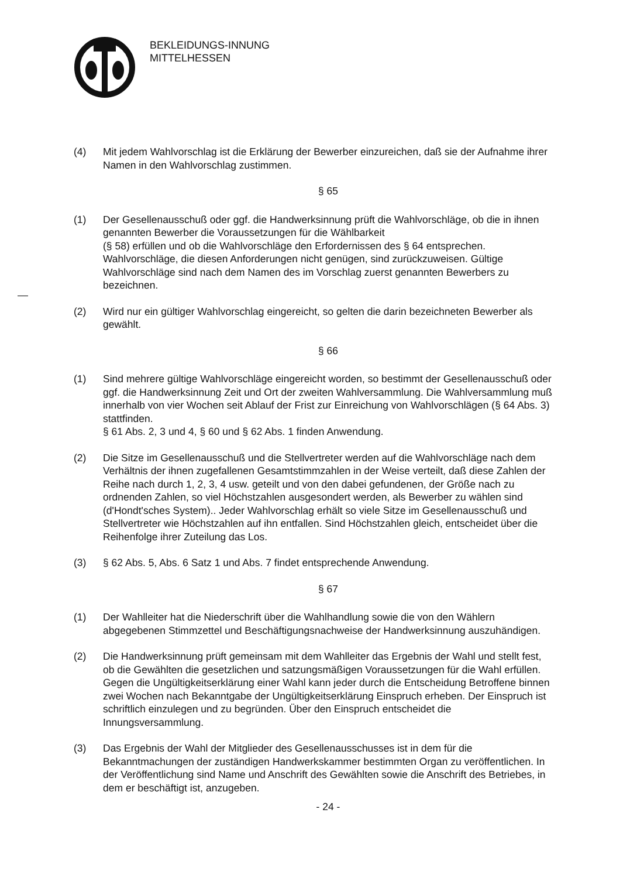BEKLEIDUNGS-INNUNG
MITTELHESSEN
(4) Mit jedem Wahlvorschlag ist die Erklärung der Bewerber einzureichen, daß sie der Aufnahme ihrer Namen in den Wahlvorschlag zustimmen.
§ 65
(1) Der Gesellenausschuß oder ggf. die Handwerksinnung prüft die Wahlvorschläge, ob die in ihnen genannten Bewerber die Voraussetzungen für die Wählbarkeit
(§ 58) erfüllen und ob die Wahlvorschläge den Erfordernissen des § 64 entsprechen. Wahlvorschläge, die diesen Anforderungen nicht genügen, sind zurückzuweisen. Gültige Wahlvorschläge sind nach dem Namen des im Vorschlag zuerst genannten Bewerbers zu bezeichnen.
(2) Wird nur ein gültiger Wahlvorschlag eingereicht, so gelten die darin bezeichneten Bewerber als gewählt.
§ 66
(1) Sind mehrere gültige Wahlvorschläge eingereicht worden, so bestimmt der Gesellenausschuß oder ggf. die Handwerksinnung Zeit und Ort der zweiten Wahlversammlung. Die Wahlversammlung muß innerhalb von vier Wochen seit Ablauf der Frist zur Einreichung von Wahlvorschlägen (§ 64 Abs. 3) stattfinden.
§ 61 Abs. 2, 3 und 4, § 60 und § 62 Abs. 1 finden Anwendung.
(2) Die Sitze im Gesellenausschuß und die Stellvertreter werden auf die Wahlvorschläge nach dem Verhältnis der ihnen zugefallenen Gesamtstimmzahlen in der Weise verteilt, daß diese Zahlen der Reihe nach durch 1, 2, 3, 4 usw. geteilt und von den dabei gefundenen, der Größe nach zu ordnenden Zahlen, so viel Höchstzahlen ausgesondert werden, als Bewerber zu wählen sind (d'Hondt'sches System).. Jeder Wahlvorschlag erhält so viele Sitze im Gesellenausschuß und Stellvertreter wie Höchstzahlen auf ihn entfallen. Sind Höchstzahlen gleich, entscheidet über die Reihenfolge ihrer Zuteilung das Los.
(3) § 62 Abs. 5, Abs. 6 Satz 1 und Abs. 7 findet entsprechende Anwendung.
§ 67
(1) Der Wahlleiter hat die Niederschrift über die Wahlhandlung sowie die von den Wählern abgegebenen Stimmzettel und Beschäftigungsnachweise der Handwerksinnung auszuhändigen.
(2) Die Handwerksinnung prüft gemeinsam mit dem Wahlleiter das Ergebnis der Wahl und stellt fest, ob die Gewählten die gesetzlichen und satzungsmäßigen Voraussetzungen für die Wahl erfüllen. Gegen die Ungültigkeitserklärung einer Wahl kann jeder durch die Entscheidung Betroffene binnen zwei Wochen nach Bekanntgabe der Ungültigkeitserklärung Einspruch erheben. Der Einspruch ist schriftlich einzulegen und zu begründen. Über den Einspruch entscheidet die Innungsversammlung.
(3) Das Ergebnis der Wahl der Mitglieder des Gesellenausschusses ist in dem für die Bekanntmachungen der zuständigen Handwerkskammer bestimmten Organ zu veröffentlichen. In der Veröffentlichung sind Name und Anschrift des Gewählten sowie die Anschrift des Betriebes, in dem er beschäftigt ist, anzugeben.
- 24 -